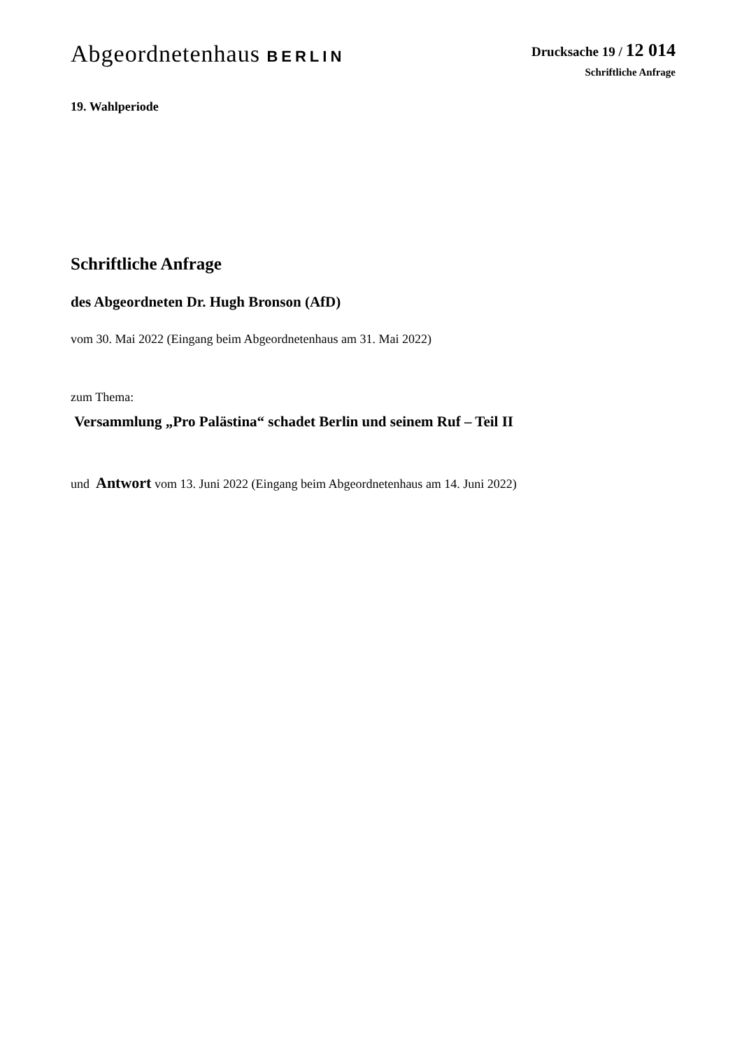Abgeordnetenhaus BERLIN
Drucksache 19 / 12 014
Schriftliche Anfrage
19. Wahlperiode
Schriftliche Anfrage
des Abgeordneten Dr. Hugh Bronson (AfD)
vom 30. Mai 2022 (Eingang beim Abgeordnetenhaus am 31. Mai 2022)
zum Thema:
Versammlung „Pro Palästina“ schadet Berlin und seinem Ruf – Teil II
und Antwort vom 13. Juni 2022 (Eingang beim Abgeordnetenhaus am 14. Juni 2022)